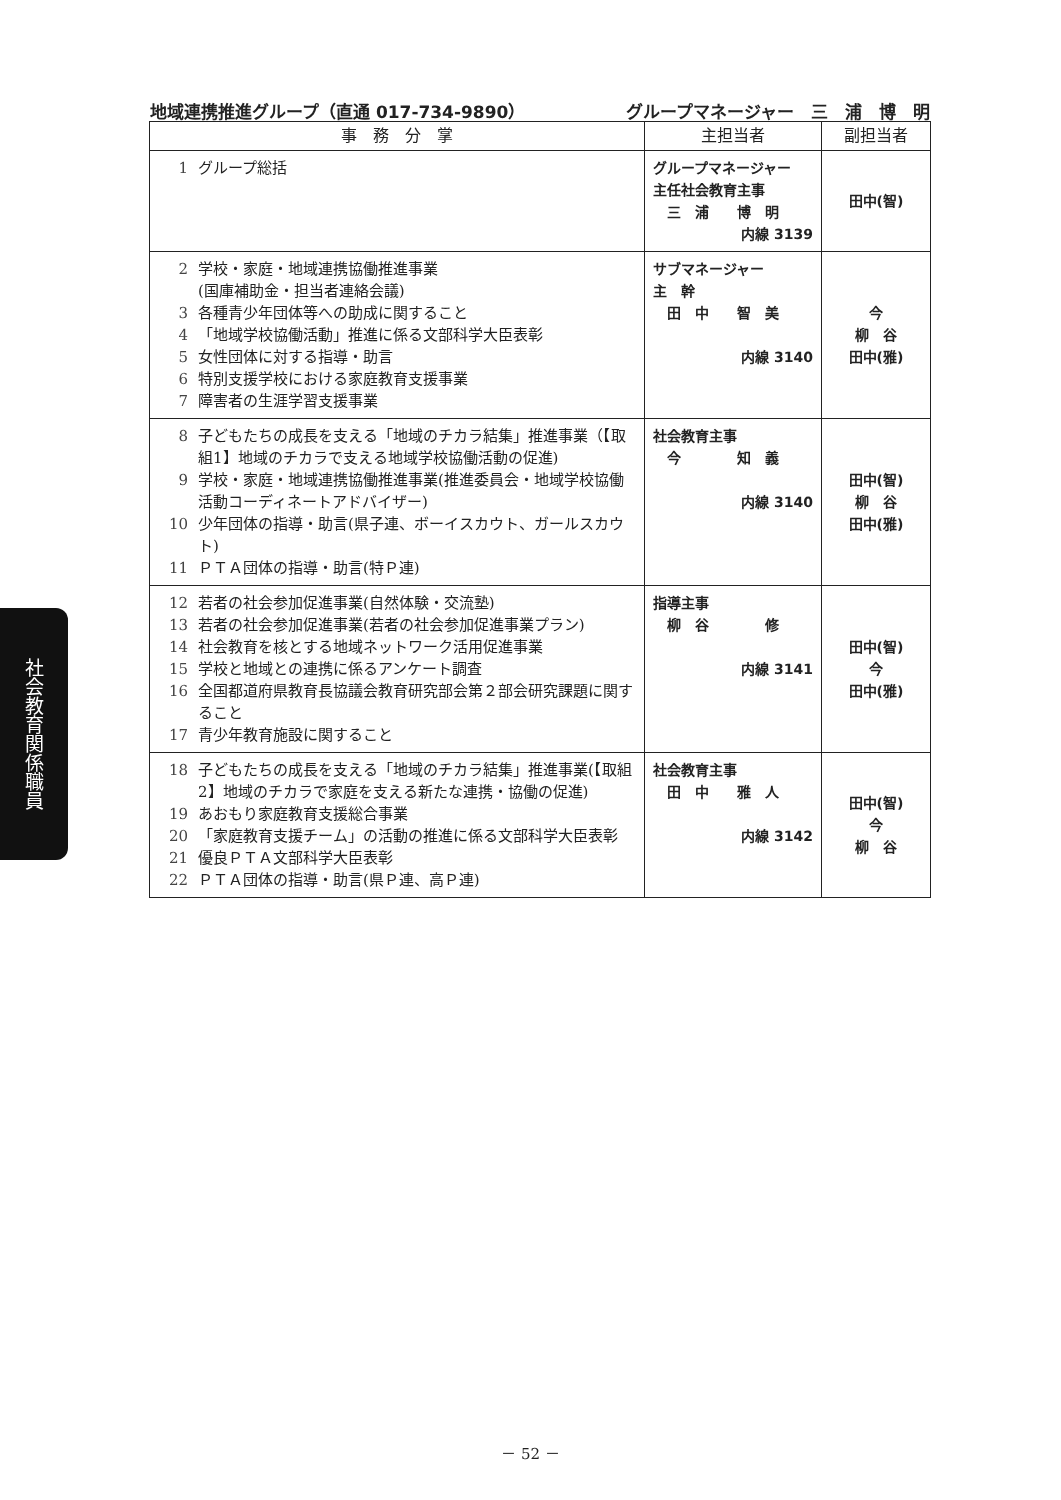地域連携推進グループ（直通 017-734-9890） グループマネージャー　三　浦　博　明
| 事 務 分 掌 | 主担当者 | 副担当者 |
| --- | --- | --- |
| 1 グループ総括 | グループマネージャー 主任社会教育主事 三 浦 博 明 内線 3139 | 田中(智) |
| 2 学校・家庭・地域連携協働推進事業 (国庫補助金・担当者連絡会議) 3 各種青少年団体等への助成に関すること 4 「地域学校協働活動」推進に係る文部科学大臣表彰 5 女性団体に対する指導・助言 6 特別支援学校における家庭教育支援事業 7 障害者の生涯学習支援事業 | サブマネージャー 主 幹 田 中 智 美 内線 3140 | 今 柳 谷 田中(雅) |
| 8 子どもたちの成長を支える「地域のチカラ結集」推進事業（【取組1】地域のチカラで支える地域学校協働活動の促進) 9 学校・家庭・地域連携協働推進事業(推進委員会・地域学校協働活動コーディネートアドバイザー) 10 少年団体の指導・助言(県子連、ボーイスカウト、ガールスカウト) 11 ＰＴＡ団体の指導・助言(特Ｐ連) | 社会教育主事 今 知 義 内線 3140 | 田中(智) 柳 谷 田中(雅) |
| 12 若者の社会参加促進事業(自然体験・交流塾) 13 若者の社会参加促進事業(若者の社会参加促進事業プラン) 14 社会教育を核とする地域ネットワーク活用促進事業 15 学校と地域との連携に係るアンケート調査 16 全国都道府県教育長協議会教育研究部会第２部会研究課題に関すること 17 青少年教育施設に関すること | 指導主事 柳 谷 修 内線 3141 | 田中(智) 今 田中(雅) |
| 18 子どもたちの成長を支える「地域のチカラ結集」推進事業(【取組2】地域のチカラで家庭を支える新たな連携・協働の促進) 19 あおもり家庭教育支援総合事業 20 「家庭教育支援チーム」の活動の推進に係る文部科学大臣表彰 21 優良ＰＴＡ文部科学大臣表彰 22 ＰＴＡ団体の指導・助言(県Ｐ連、高Ｐ連) | 社会教育主事 田 中 雅 人 内線 3142 | 田中(智) 今 柳 谷 |
社会教育関係職員
－ 52 －